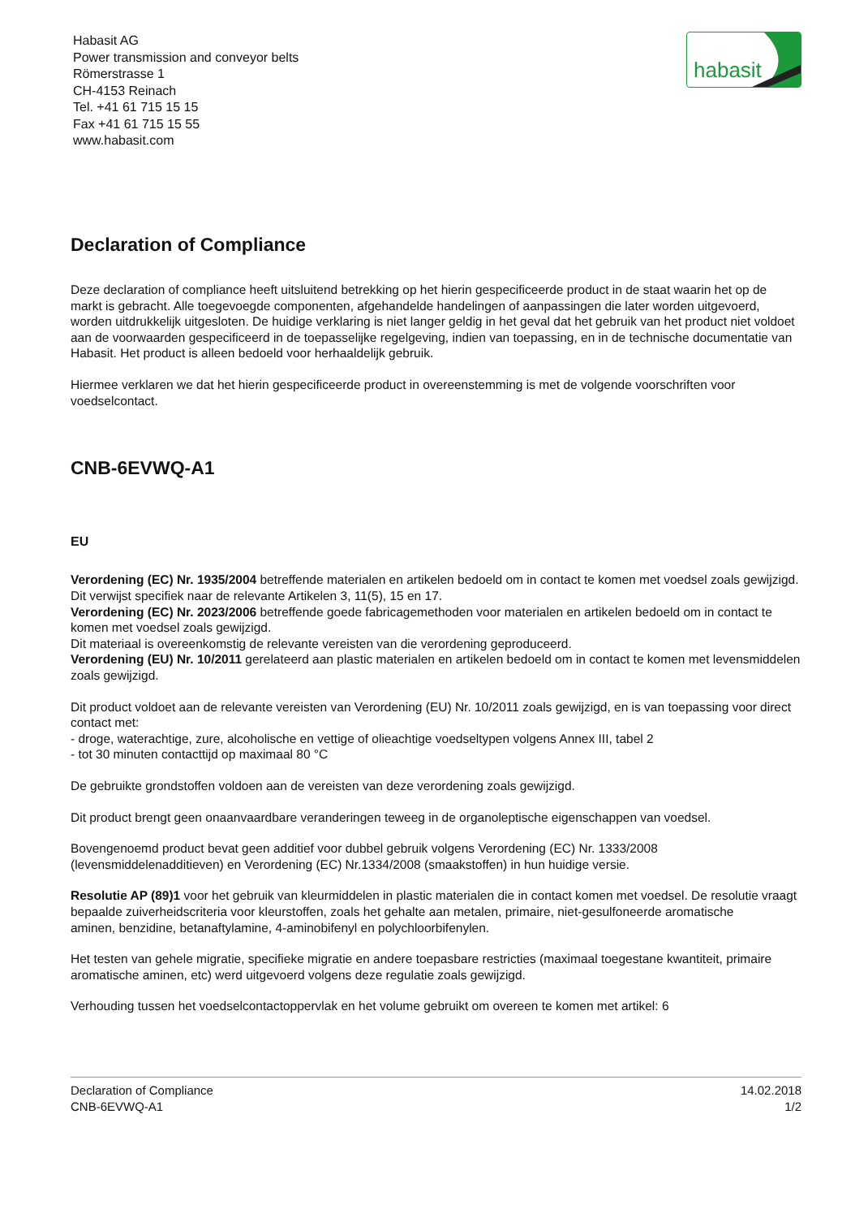habasit
Habasit AG
Power transmission and conveyor belts
Römerstrasse 1
CH-4153 Reinach
Tel. +41 61 715 15 15
Fax +41 61 715 15 55
www.habasit.com
Declaration of Compliance
Deze declaration of compliance heeft uitsluitend betrekking op het hierin gespecificeerde product in de staat waarin het op de markt is gebracht. Alle toegevoegde componenten, afgehandelde handelingen of aanpassingen die later worden uitgevoerd, worden uitdrukkelijk uitgesloten. De huidige verklaring is niet langer geldig in het geval dat het gebruik van het product niet voldoet aan de voorwaarden gespecificeerd in de toepasselijke regelgeving, indien van toepassing, en in de technische documentatie van Habasit. Het product is alleen bedoeld voor herhaaldelijk gebruik.
Hiermee verklaren we dat het hierin gespecificeerde product in overeenstemming is met de volgende voorschriften voor voedselcontact.
CNB-6EVWQ-A1
EU
Verordening (EC) Nr. 1935/2004 betreffende materialen en artikelen bedoeld om in contact te komen met voedsel zoals gewijzigd. Dit verwijst specifiek naar de relevante Artikelen 3, 11(5), 15 en 17.
Verordening (EC) Nr. 2023/2006 betreffende goede fabricagemethoden voor materialen en artikelen bedoeld om in contact te komen met voedsel zoals gewijzigd.
Dit materiaal is overeenkomstig de relevante vereisten van die verordening geproduceerd.
Verordening (EU) Nr. 10/2011 gerelateerd aan plastic materialen en artikelen bedoeld om in contact te komen met levensmiddelen zoals gewijzigd.
Dit product voldoet aan de relevante vereisten van Verordening (EU) Nr. 10/2011 zoals gewijzigd, en is van toepassing voor direct contact met:
- droge, waterachtige, zure, alcoholische en vettige of olieachtige voedseltypen volgens Annex III, tabel 2
- tot 30 minuten contacttijd op maximaal 80 °C
De gebruikte grondstoffen voldoen aan de vereisten van deze verordening zoals gewijzigd.
Dit product brengt geen onaanvaardbare veranderingen teweeg in de organoleptische eigenschappen van voedsel.
Bovengenoemd product bevat geen additief voor dubbel gebruik volgens Verordening (EC) Nr. 1333/2008 (levensmiddelenadditieven) en Verordening (EC) Nr.1334/2008 (smaakstoffen) in hun huidige versie.
Resolutie AP (89)1 voor het gebruik van kleurmiddelen in plastic materialen die in contact komen met voedsel. De resolutie vraagt bepaalde zuiverheidscriteria voor kleurstoffen, zoals het gehalte aan metalen, primaire, niet-gesulfoneerde aromatische
aminen, benzidine, betanaftylamine, 4-aminobifenyl en polychloorbifenylen.
Het testen van gehele migratie, specifieke migratie en andere toepasbare restricties (maximaal toegestane kwantiteit, primaire aromatische aminen, etc) werd uitgevoerd volgens deze regulatie zoals gewijzigd.
Verhouding tussen het voedselcontactoppervlak en het volume gebruikt om overeen te komen met artikel: 6
Declaration of Compliance
CNB-6EVWQ-A1
14.02.2018
1/2